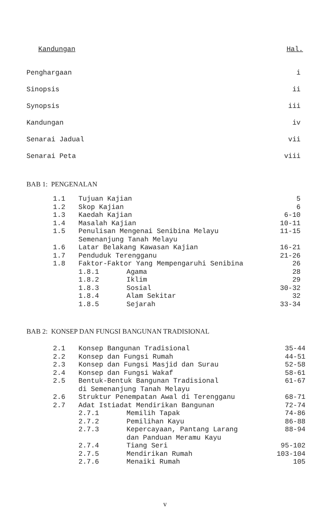Kandungan Hal.
Penghargaan i
Sinopsis ii
Synopsis iii
Kandungan iv
Senarai Jadual vii
Senarai Peta viii
BAB 1: PENGENALAN
| 1.1 | Tujuan Kajian | | 5 |
| 1.2 | Skop Kajian | | 6 |
| 1.3 | Kaedah Kajian | | 6-10 |
| 1.4 | Masalah Kajian | | 10-11 |
| 1.5 | Penulisan Mengenai Senibina Melayu Semenanjung Tanah Melayu | | 11-15 |
| 1.6 | Latar Belakang Kawasan Kajian | | 16-21 |
| 1.7 | Penduduk Terengganu | | 21-26 |
| 1.8 | Faktor-Faktor Yang Mempengaruhi Senibina | | 26 |
| | 1.8.1 | Agama | 28 |
| | 1.8.2 | Iklim | 29 |
| | 1.8.3 | Sosial | 30-32 |
| | 1.8.4 | Alam Sekitar | 32 |
| | 1.8.5 | Sejarah | 33-34 |
BAB 2: KONSEP DAN FUNGSI BANGUNAN TRADISIONAL
| 2.1 | Konsep Bangunan Tradisional | | 35-44 |
| 2.2 | Konsep dan Fungsi Rumah | | 44-51 |
| 2.3 | Konsep dan Fungsi Masjid dan Surau | | 52-58 |
| 2.4 | Konsep dan Fungsi Wakaf | | 58-61 |
| 2.5 | Bentuk-Bentuk Bangunan Tradisional di Semenanjung Tanah Melayu | | 61-67 |
| 2.6 | Struktur Penempatan Awal di Terengganu | | 68-71 |
| 2.7 | Adat Istiadat Mendirikan Bangunan | | 72-74 |
| | 2.7.1 | Memilih Tapak | 74-86 |
| | 2.7.2 | Pemilihan Kayu | 86-88 |
| | 2.7.3 | Kepercayaan, Pantang Larang dan Panduan Meramu Kayu | 88-94 |
| | 2.7.4 | Tiang Seri | 95-102 |
| | 2.7.5 | Mendirikan Rumah | 103-104 |
| | 2.7.6 | Menaiki Rumah | 105 |
v